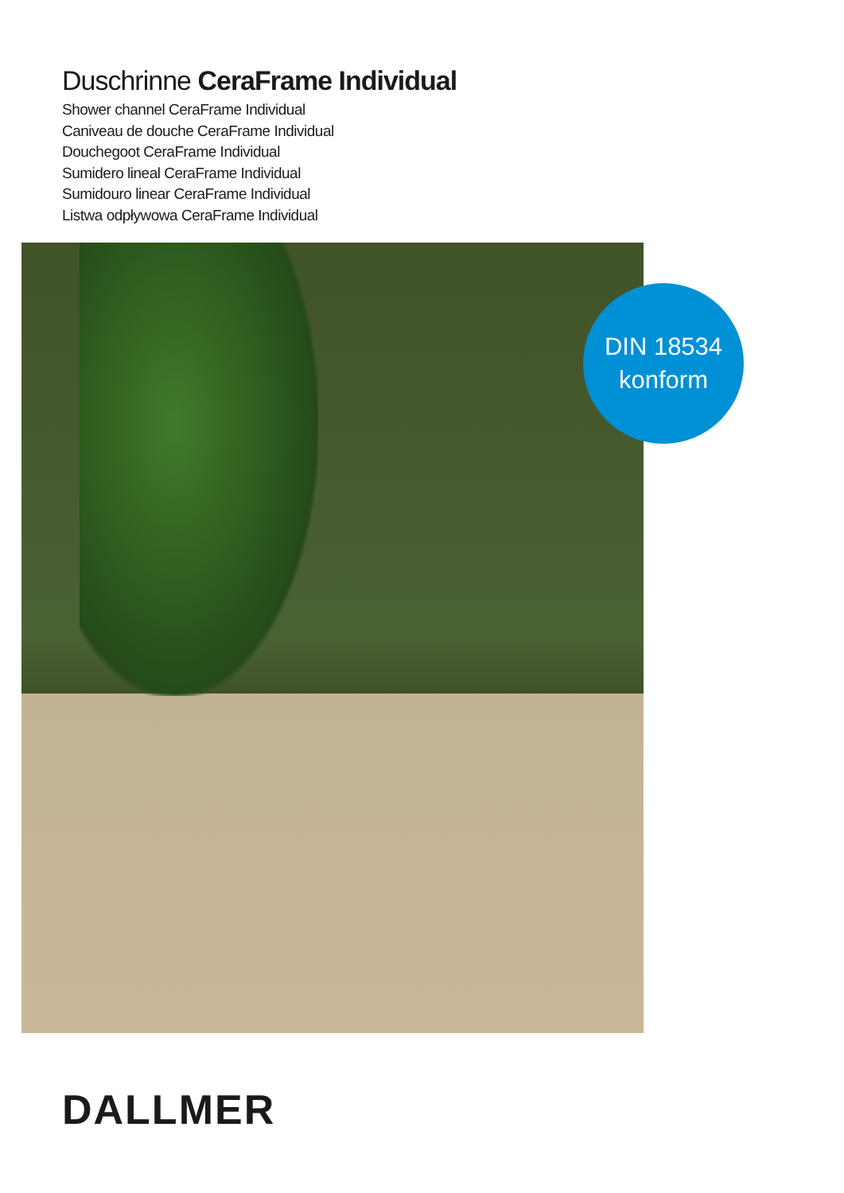Duschrinne CeraFrame Individual
Shower channel CeraFrame Individual
Caniveau de douche CeraFrame Individual
Douchegoot CeraFrame Individual
Sumidero lineal CeraFrame Individual
Sumidouro linear CeraFrame Individual
Listwa odpływowa CeraFrame Individual
DIN 18534
konform
DALLMER